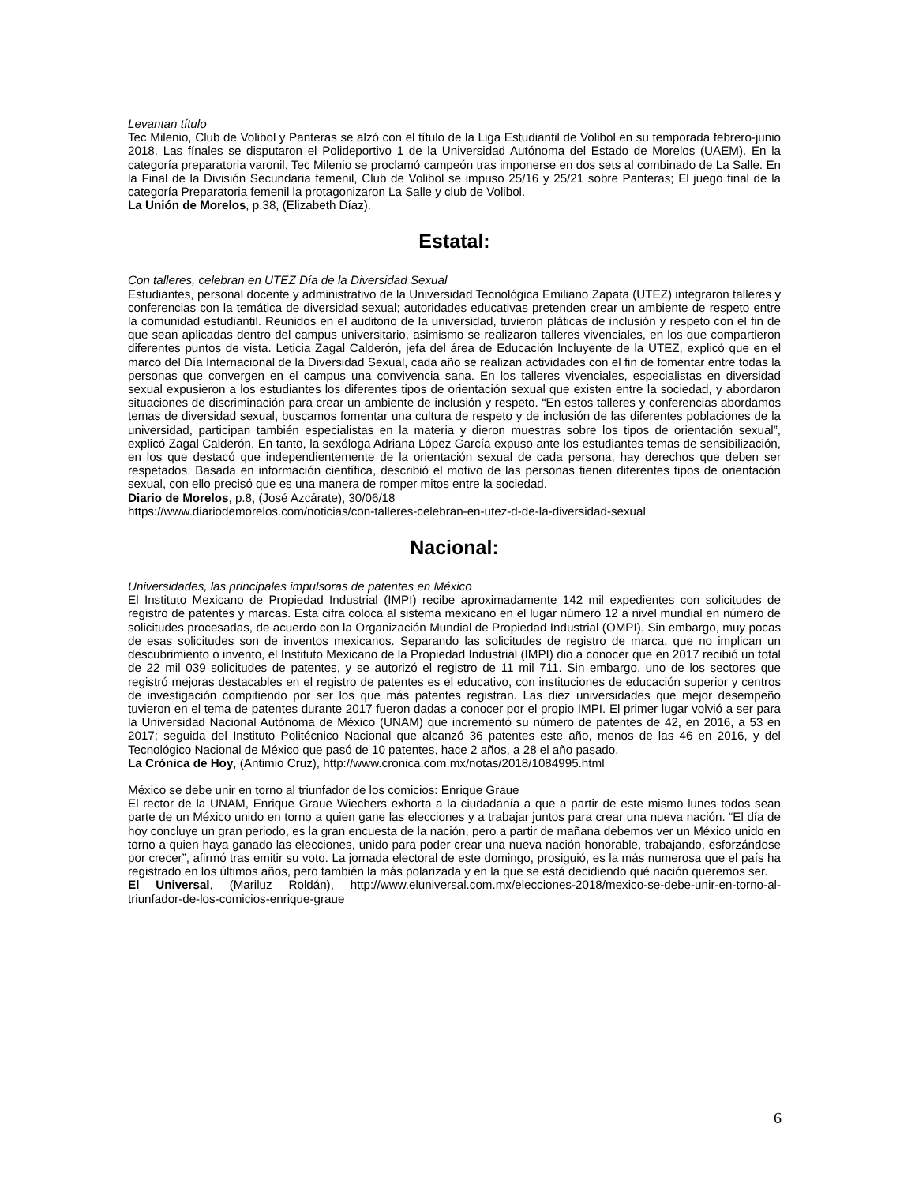Levantan título
Tec Milenio, Club de Volibol y Panteras se alzó con el título de la Liga Estudiantil de Volibol en su temporada febrero-junio 2018. Las fínales se disputaron el Polideportivo 1 de la Universidad Autónoma del Estado de Morelos (UAEM). En la categoría preparatoria varonil, Tec Milenio se proclamó campeón tras imponerse en dos sets al combinado de La Salle. En la Final de la División Secundaria femenil, Club de Volibol se impuso 25/16 y 25/21 sobre Panteras; El juego final de la categoría Preparatoria femenil la protagonizaron La Salle y club de Volibol.
La Unión de Morelos, p.38, (Elizabeth Díaz).
Estatal:
Con talleres, celebran en UTEZ Día de la Diversidad Sexual
Estudiantes, personal docente y administrativo de la Universidad Tecnológica Emiliano Zapata (UTEZ) integraron talleres y conferencias con la temática de diversidad sexual; autoridades educativas pretenden crear un ambiente de respeto entre la comunidad estudiantil. Reunidos en el auditorio de la universidad, tuvieron pláticas de inclusión y respeto con el fin de que sean aplicadas dentro del campus universitario, asimismo se realizaron talleres vivenciales, en los que compartieron diferentes puntos de vista. Leticia Zagal Calderón, jefa del área de Educación Incluyente de la UTEZ, explicó que en el marco del Día Internacional de la Diversidad Sexual, cada año se realizan actividades con el fin de fomentar entre todas la personas que convergen en el campus una convivencia sana. En los talleres vivenciales, especialistas en diversidad sexual expusieron a los estudiantes los diferentes tipos de orientación sexual que existen entre la sociedad, y abordaron situaciones de discriminación para crear un ambiente de inclusión y respeto. “En estos talleres y conferencias abordamos temas de diversidad sexual, buscamos fomentar una cultura de respeto y de inclusión de las diferentes poblaciones de la universidad, participan también especialistas en la materia y dieron muestras sobre los tipos de orientación sexual”, explicó Zagal Calderón. En tanto, la sexóloga Adriana López García expuso ante los estudiantes temas de sensibilización, en los que destacó que independientemente de la orientación sexual de cada persona, hay derechos que deben ser respetados. Basada en información científica, describió el motivo de las personas tienen diferentes tipos de orientación sexual, con ello precisó que es una manera de romper mitos entre la sociedad.
Diario de Morelos, p.8, (José Azcárate), 30/06/18
https://www.diariodemorelos.com/noticias/con-talleres-celebran-en-utez-d-de-la-diversidad-sexual
Nacional:
Universidades, las principales impulsoras de patentes en México
El Instituto Mexicano de Propiedad Industrial (IMPI) recibe aproximadamente 142 mil expedientes con solicitudes de registro de patentes y marcas. Esta cifra coloca al sistema mexicano en el lugar número 12 a nivel mundial en número de solicitudes procesadas, de acuerdo con la Organización Mundial de Propiedad Industrial (OMPI). Sin embargo, muy pocas de esas solicitudes son de inventos mexicanos. Separando las solicitudes de registro de marca, que no implican un descubrimiento o invento, el Instituto Mexicano de la Propiedad Industrial (IMPI) dio a conocer que en 2017 recibió un total de 22 mil 039 solicitudes de patentes, y se autorizó el registro de 11 mil 711. Sin embargo, uno de los sectores que registró mejoras destacables en el registro de patentes es el educativo, con instituciones de educación superior y centros de investigación compitiendo por ser los que más patentes registran. Las diez universidades que mejor desempeño tuvieron en el tema de patentes durante 2017 fueron dadas a conocer por el propio IMPI. El primer lugar volvió a ser para la Universidad Nacional Autónoma de México (UNAM) que incrementó su número de patentes de 42, en 2016, a 53 en 2017; seguida del Instituto Politécnico Nacional que alcanzó 36 patentes este año, menos de las 46 en 2016, y del Tecnológico Nacional de México que pasó de 10 patentes, hace 2 años, a 28 el año pasado.
La Crónica de Hoy, (Antimio Cruz), http://www.cronica.com.mx/notas/2018/1084995.html
México se debe unir en torno al triunfador de los comicios: Enrique Graue
El rector de la UNAM, Enrique Graue Wiechers exhorta a la ciudadanía a que a partir de este mismo lunes todos sean parte de un México unido en torno a quien gane las elecciones y a trabajar juntos para crear una nueva nación. “El día de hoy concluye un gran periodo, es la gran encuesta de la nación, pero a partir de mañana debemos ver un México unido en torno a quien haya ganado las elecciones, unido para poder crear una nueva nación honorable, trabajando, esforzándose por crecer”, afirmó tras emitir su voto. La jornada electoral de este domingo, prosiguió, es la más numerosa que el país ha registrado en los últimos años, pero también la más polarizada y en la que se está decidiendo qué nación queremos ser.
El Universal, (Mariluz Roldán), http://www.eluniversal.com.mx/elecciones-2018/mexico-se-debe-unir-en-torno-al-triunfador-de-los-comicios-enrique-graue
6